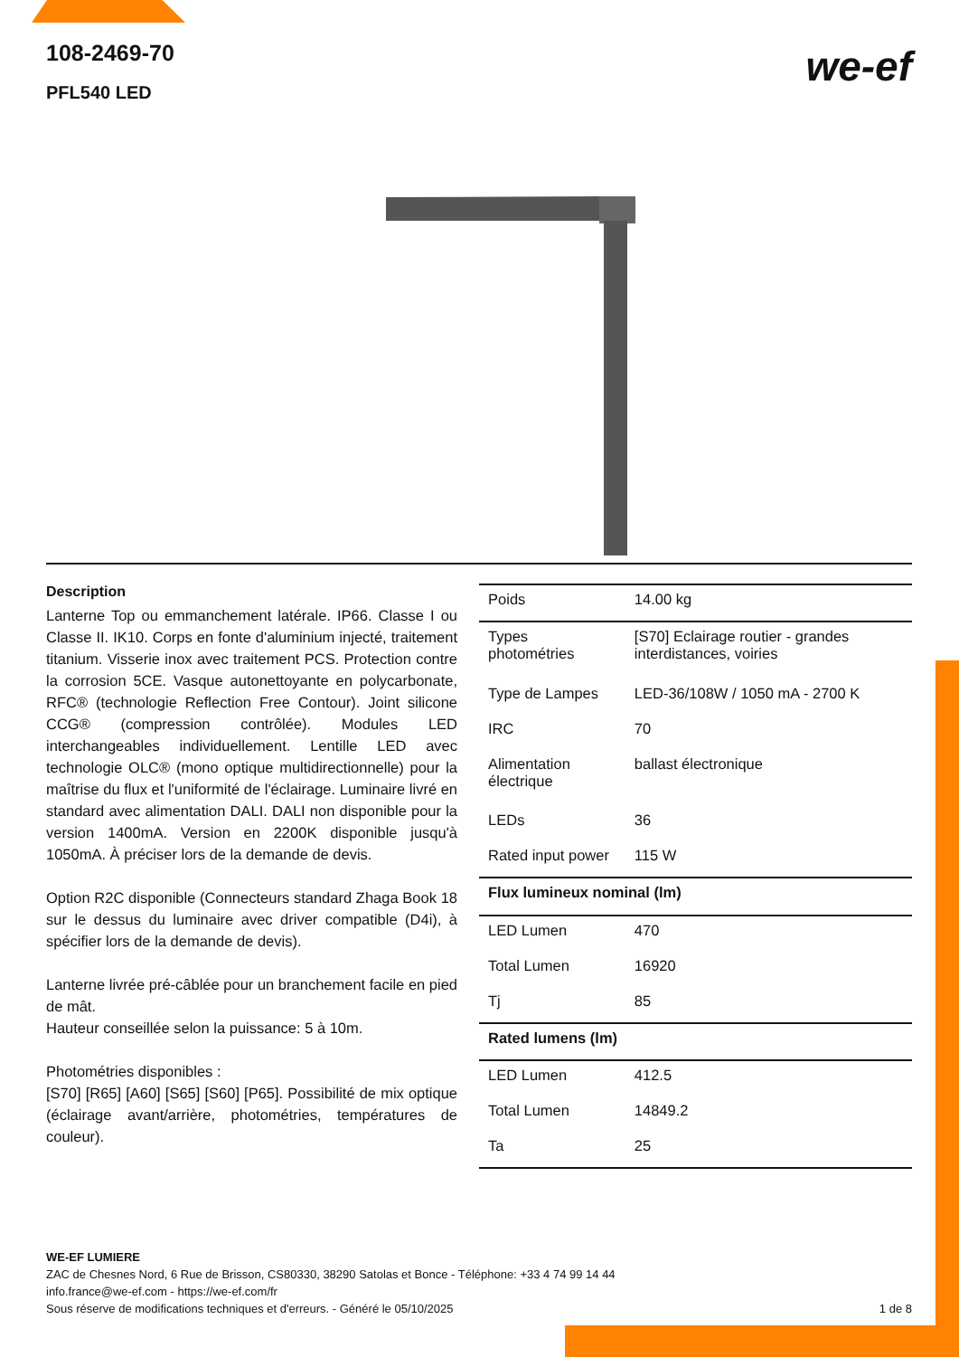108-2469-70
we-ef
PFL540 LED
Description
Lanterne Top ou emmanchement latérale. IP66. Classe I ou Classe II. IK10. Corps en fonte d'aluminium injecté, traitement titanium. Visserie inox avec traitement PCS. Protection contre la corrosion 5CE. Vasque autonettoyante en polycarbonate, RFC® (technologie Reflection Free Contour). Joint silicone CCG® (compression contrôlée). Modules LED interchangeables individuellement. Lentille LED avec technologie OLC® (mono optique multidirectionnelle) pour la maîtrise du flux et l'uniformité de l'éclairage. Luminaire livré en standard avec alimentation DALI. DALI non disponible pour la version 1400mA. Version en 2200K disponible jusqu'à 1050mA. À préciser lors de la demande de devis.
Option R2C disponible (Connecteurs standard Zhaga Book 18 sur le dessus du luminaire avec driver compatible (D4i), à spécifier lors de la demande de devis).
Lanterne livrée pré-câblée pour un branchement facile en pied de mât.
Hauteur conseillée selon la puissance: 5 à 10m.
Photométries disponibles :
[S70] [R65] [A60] [S65] [S60] [P65]. Possibilité de mix optique (éclairage avant/arrière, photométries, températures de couleur).
| Poids | 14.00 kg |
| Types photométries | [S70] Eclairage routier - grandes interdistances, voiries |
| Type de Lampes | LED-36/108W / 1050 mA - 2700 K |
| IRC | 70 |
| Alimentation électrique | ballast électronique |
| LEDs | 36 |
| Rated input power | 115 W |
| Flux lumineux nominal (lm) | |
| LED Lumen | 470 |
| Total Lumen | 16920 |
| Tj | 85 |
| Rated lumens (lm) | |
| LED Lumen | 412.5 |
| Total Lumen | 14849.2 |
| Ta | 25 |
WE-EF LUMIERE
ZAC de Chesnes Nord, 6 Rue de Brisson, CS80330, 38290 Satolas et Bonce - Téléphone: +33 4 74 99 14 44
info.france@we-ef.com - https://we-ef.com/fr
Sous réserve de modifications techniques et d'erreurs. - Généré le 05/10/2025 1 de 8